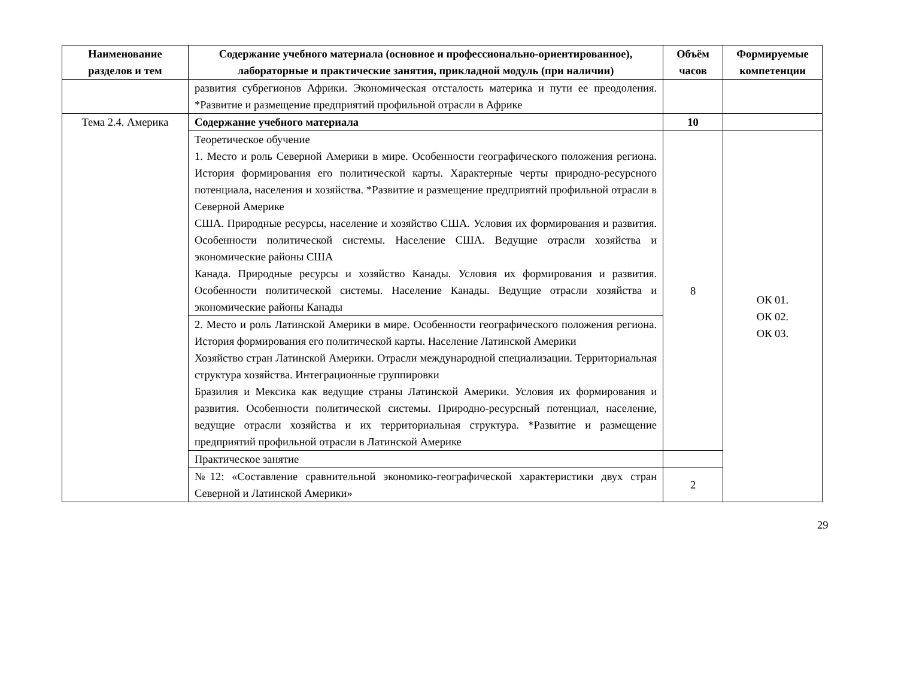| Наименование разделов и тем | Содержание учебного материала (основное и профессионально-ориентированное), лабораторные и практические занятия, прикладной модуль (при наличии) | Объём часов | Формируемые компетенции |
| --- | --- | --- | --- |
| | развития субрегионов Африки. Экономическая отсталость материка и пути ее преодоления. *Развитие и размещение предприятий профильной отрасли в Африке | | |
| Тема 2.4. Америка | Содержание учебного материала | 10 | |
| | Теоретическое обучение 1. Место и роль Северной Америки в мире. Особенности географического положения региона. История формирования его политической карты. Характерные черты природно-ресурсного потенциала, населения и хозяйства. *Развитие и размещение предприятий профильной отрасли в Северной Америке США. Природные ресурсы, население и хозяйство США. Условия их формирования и развития. Особенности политической системы. Население США. Ведущие отрасли хозяйства и экономические районы США Канада. Природные ресурсы и хозяйство Канады. Условия их формирования и развития. Особенности политической системы. Население Канады. Ведущие отрасли хозяйства и экономические районы Канады | 8 | ОК 01. ОК 02. ОК 03. |
| | 2. Место и роль Латинской Америки в мире. Особенности географического положения региона. История формирования его политической карты. Население Латинской Америки Хозяйство стран Латинской Америки. Отрасли международной специализации. Территориальная структура хозяйства. Интеграционные группировки Бразилия и Мексика как ведущие страны Латинской Америки. Условия их формирования и развития. Особенности политической системы. Природно-ресурсный потенциал, население, ведущие отрасли хозяйства и их территориальная структура. *Развитие и размещение предприятий профильной отрасли в Латинской Америке | | |
| | Практическое занятие | | |
| | №12: «Составление сравнительной экономико-географической характеристики двух стран Северной и Латинской Америки» | 2 | |
29